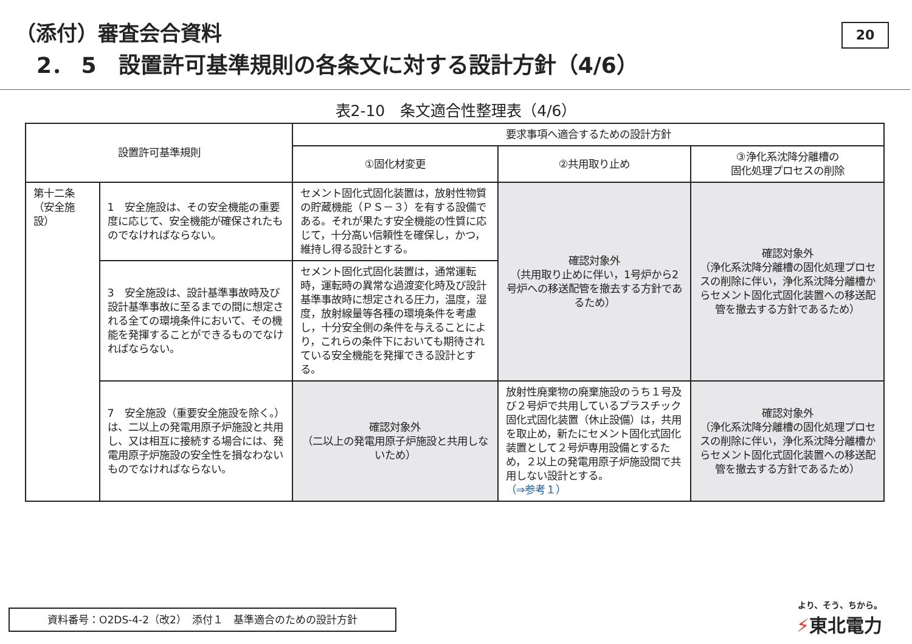（添付）審査会合資料
2． 5　設置許可基準規則の各条文に対する設計方針（4/6）
20
表2-10　条文適合性整理表（4/6）
| 設置許可基準規則 | | 要求事項へ適合するための設計方針 | | |
| --- | --- | --- | --- | --- |
| | | ①固化材変更 | ②共用取り止め | ③浄化系沈降分離槽の 固化処理プロセスの削除 |
| 第十二条 （安全施設） | 1 安全施設は、その安全機能の重要度に応じて、安全機能が確保されたものでなければならない。 | セメント固化式固化装置は，放射性物質の貯蔵機能（ＰＳ－３）を有する設備である。それが果たす安全機能の性質に応じて，十分高い信頼性を確保し，かつ，維持し得る設計とする。 | 確認対象外 （共用取り止めに伴い，1号炉から2号炉への移送配管を撤去する方針であるため） | 確認対象外 （浄化系沈降分離槽の固化処理プロセスの削除に伴い，浄化系沈降分離槽からセメント固化式固化装置への移送配管を撤去する方針であるため） |
| | 3 安全施設は、設計基準事故時及び設計基準事故に至るまでの間に想定される全ての環境条件において、その機能を発揮することができるものでなければならない。 | セメント固化式固化装置は，通常運転時，運転時の異常な過渡変化時及び設計基準事故時に想定される圧力，温度，湿度，放射線量等各種の環境条件を考慮し，十分安全側の条件を与えることにより，これらの条件下においても期待されている安全機能を発揮できる設計とする。 | | |
| | 7 安全施設（重要安全施設を除く。）は、二以上の発電用原子炉施設と共用し、又は相互に接続する場合には、発電用原子炉施設の安全性を損なわないものでなければならない。 | 確認対象外 （二以上の発電用原子炉施設と共用しないため） | 放射性廃棄物の廃棄施設のうち１号及び２号炉で共用しているプラスチック固化式固化装置（休止設備）は，共用を取止め，新たにセメント固化式固化装置として２号炉専用設備とするため，２以上の発電用原子炉施設間で共用しない設計とする。 （⇒参考１） | 確認対象外 （浄化系沈降分離槽の固化処理プロセスの削除に伴い，浄化系沈降分離槽からセメント固化式固化装置への移送配管を撤去する方針であるため） |
資料番号：O2DS-4-2（改2）　添付１　基準適合のための設計方針 より、そう、ちから。
⚡東北電力